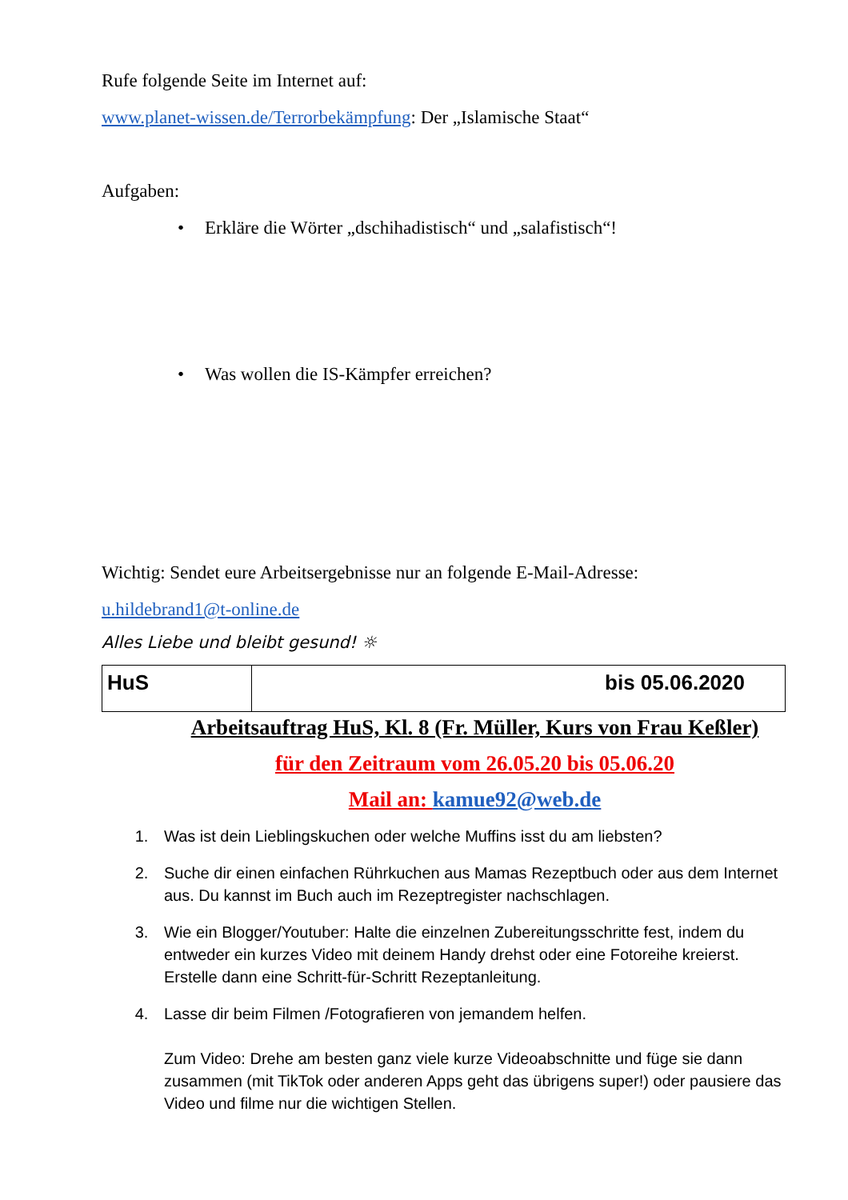Rufe folgende Seite im Internet auf:
www.planet-wissen.de/Terrorbekämpfung: Der „Islamische Staat“
Aufgaben:
• Erkläre die Wörter „dschihadistisch“ und „salafistisch“!
• Was wollen die IS-Kämpfer erreichen?
Wichtig: Sendet eure Arbeitsergebnisse nur an folgende E-Mail-Adresse:
u.hildebrand1@t-online.de
Alles Liebe und bleibt gesund! ☼
| HuS | bis 05.06.2020 |
Arbeitsauftrag HuS, Kl. 8 (Fr. Müller, Kurs von Frau Keßler)
für den Zeitraum vom 26.05.20 bis 05.06.20
Mail an: kamue92@web.de
1. Was ist dein Lieblingskuchen oder welche Muffins isst du am liebsten?
2. Suche dir einen einfachen Rührkuchen aus Mamas Rezeptbuch oder aus dem Internet aus. Du kannst im Buch auch im Rezeptregister nachschlagen.
3. Wie ein Blogger/Youtuber: Halte die einzelnen Zubereitungsschritte fest, indem du entweder ein kurzes Video mit deinem Handy drehst oder eine Fotoreihe kreierst. Erstelle dann eine Schritt-für-Schritt Rezeptanleitung.
4. Lasse dir beim Filmen /Fotografieren von jemandem helfen.
Zum Video: Drehe am besten ganz viele kurze Videoabschnitte und füge sie dann zusammen (mit TikTok oder anderen Apps geht das übrigens super!) oder pausiere das Video und filme nur die wichtigen Stellen.